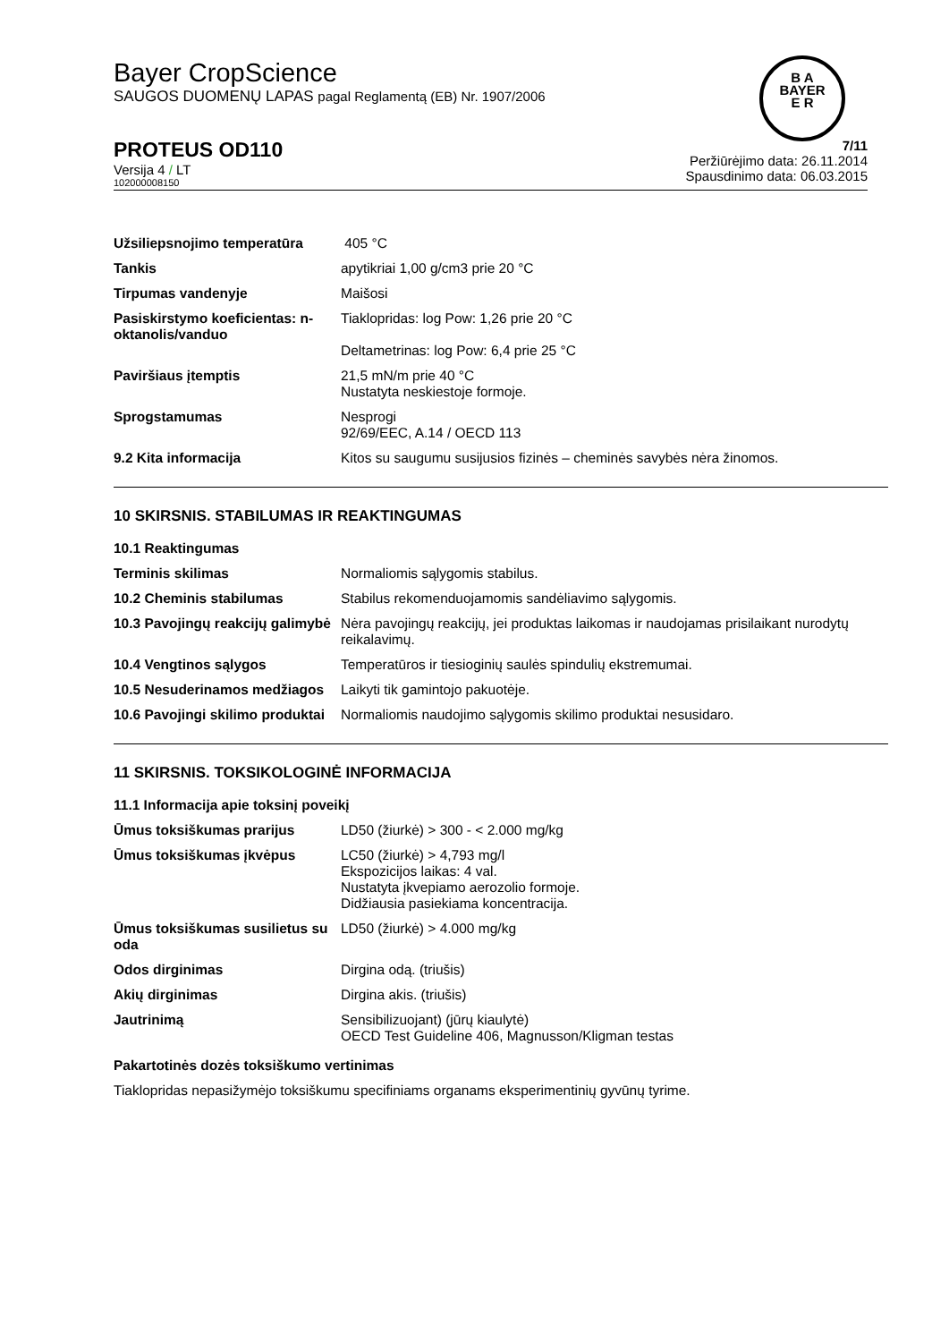Bayer CropScience
SAUGOS DUOMENŲ LAPAS pagal Reglamentą (EB) Nr. 1907/2006
B A
BAYER
E R
PROTEUS OD110
Versija 4 / LT
102000008150
7/11
Peržiūrėjimo data: 26.11.2014
Spausdinimo data: 06.03.2015
| Užsiliepsnojimo temperatūra | 405 °C |
| Tankis | apytikriai 1,00 g/cm3 prie 20 °C |
| Tirpumas vandenyje | Maišosi |
| Pasiskirstymo koeficientas: n-oktanolis/vanduo | Tiaklopridas: log Pow: 1,26 prie 20 °C Deltametrinas: log Pow: 6,4 prie 25 °C |
| Paviršiaus įtemptis | 21,5 mN/m prie 40 °C Nustatyta neskiestoje formoje. |
| Sprogstamumas | Nesprogi 92/69/EEC, A.14 / OECD 113 |
| 9.2 Kita informacija | Kitos su saugumu susijusios fizinės – cheminės savybės nėra žinomos. |
10 SKIRSNIS. STABILUMAS IR REAKTINGUMAS
| 10.1 Reaktingumas | |
| Terminis skilimas | Normaliomis sąlygomis stabilus. |
| 10.2 Cheminis stabilumas | Stabilus rekomenduojamomis sandėliavimo sąlygomis. |
| 10.3 Pavojingų reakcijų galimybė | Nėra pavojingų reakcijų, jei produktas laikomas ir naudojamas prisilaikant nurodytų reikalavimų. |
| 10.4 Vengtinos sąlygos | Temperatūros ir tiesioginių saulės spindulių ekstremumai. |
| 10.5 Nesuderinamos medžiagos | Laikyti tik gamintojo pakuotėje. |
| 10.6 Pavojingi skilimo produktai | Normaliomis naudojimo sąlygomis skilimo produktai nesusidaro. |
11 SKIRSNIS. TOKSIKOLOGINĖ INFORMACIJA
| 11.1 Informacija apie toksinį poveikį | |
| Ūmus toksiškumas prarijus | LD50 (žiurkė) > 300 - < 2.000 mg/kg |
| Ūmus toksiškumas įkvėpus | LC50 (žiurkė) > 4,793 mg/l Ekspozicijos laikas: 4 val. Nustatyta įkvepiamo aerozolio formoje. Didžiausia pasiekiama koncentracija. |
| Ūmus toksiškumas susilietus su oda | LD50 (žiurkė) > 4.000 mg/kg |
| Odos dirginimas | Dirgina odą. (triušis) |
| Akių dirginimas | Dirgina akis. (triušis) |
| Jautrinimą | Sensibilizuojant) (jūrų kiaulytė) OECD Test Guideline 406, Magnusson/Kligman testas |
Pakartotinės dozės toksiškumo vertinimas
Tiaklopridas nepasižymėjo toksiškumu specifiniams organams eksperimentinių gyvūnų tyrime.